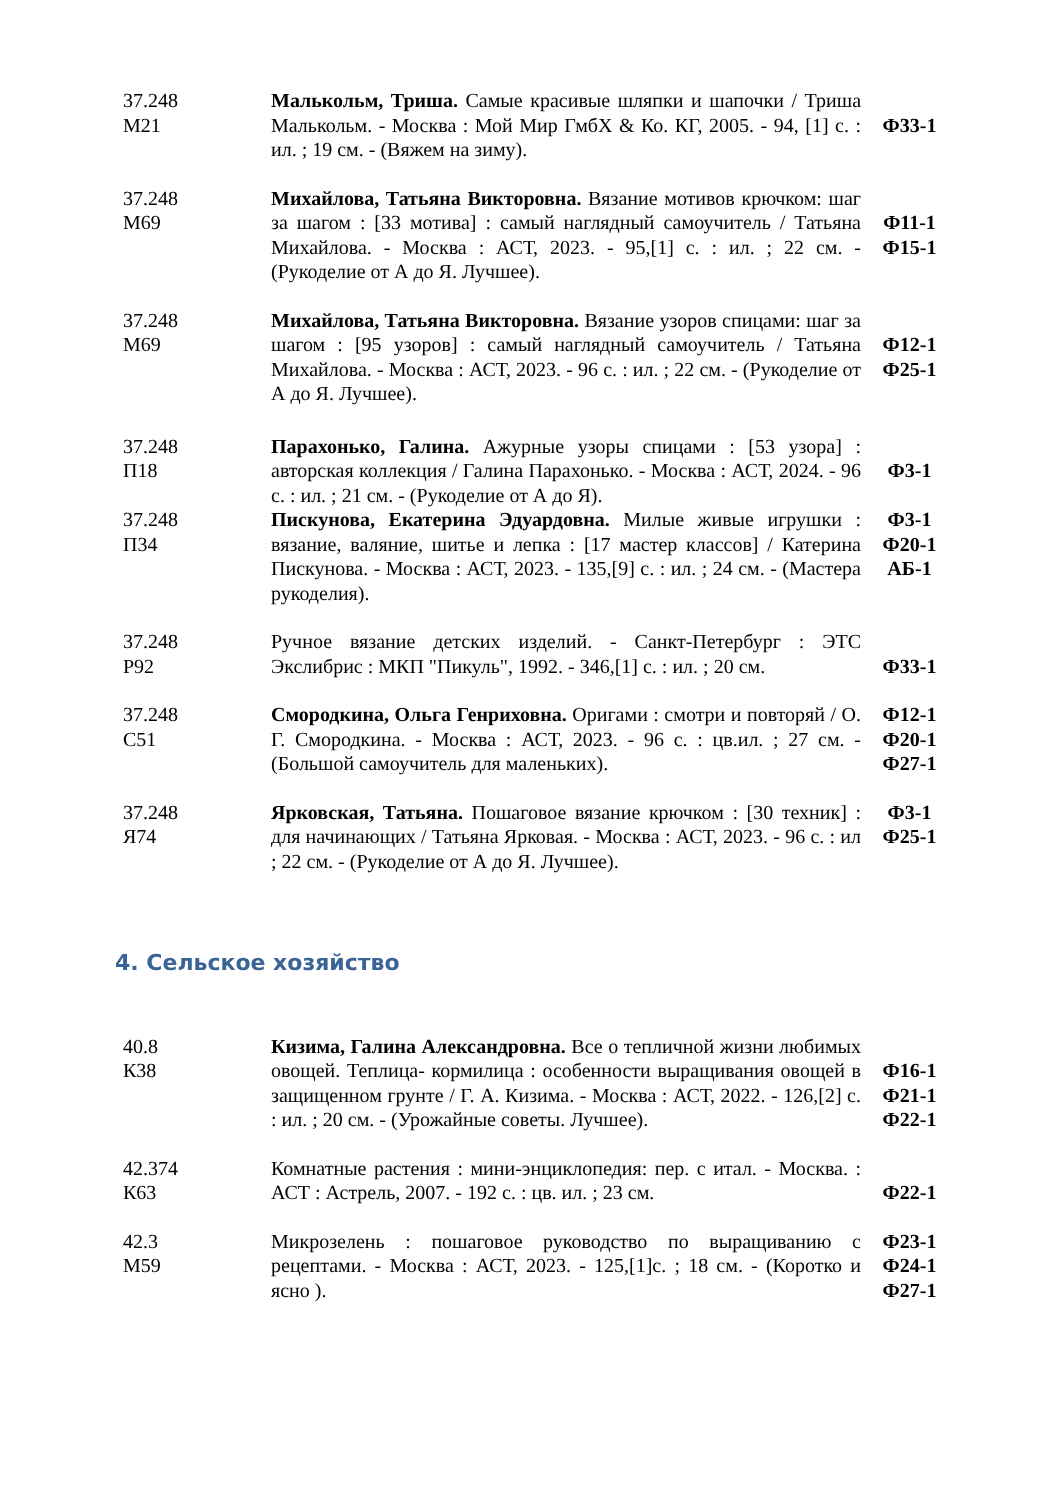| 37.248 М21 | Малькольм, Триша. Самые красивые шляпки и шапочки / Триша Малькольм. - Москва : Мой Мир ГмбХ & Ко. КГ, 2005. - 94, [1] с. : ил. ; 19 см. - (Вяжем на зиму). | Ф33-1 |
| 37.248 М69 | Михайлова, Татьяна Викторовна. Вязание мотивов крючком: шаг за шагом : [33 мотива] : самый наглядный самоучитель / Татьяна Михайлова. - Москва : АСТ, 2023. - 95,[1] с. : ил. ; 22 см. - (Рукоделие от А до Я. Лучшее). | Ф11-1 Ф15-1 |
| 37.248 М69 | Михайлова, Татьяна Викторовна. Вязание узоров спицами: шаг за шагом : [95 узоров] : самый наглядный самоучитель / Татьяна Михайлова. - Москва : АСТ, 2023. - 96 с. : ил. ; 22 см. - (Рукоделие от А до Я. Лучшее). | Ф12-1 Ф25-1 |
| 37.248 П18 | Парахонько, Галина. Ажурные узоры спицами : [53 узора] : авторская коллекция / Галина Парахонько. - Москва : АСТ, 2024. - 96 с. : ил. ; 21 см. - (Рукоделие от А до Я). | Ф3-1 |
| 37.248 П34 | Пискунова, Екатерина Эдуардовна. Милые живые игрушки : вязание, валяние, шитье и лепка : [17 мастер классов] / Катерина Пискунова. - Москва : АСТ, 2023. - 135,[9] с. : ил. ; 24 см. - (Мастера рукоделия). | Ф3-1 Ф20-1 АБ-1 |
| 37.248 Р92 | Ручное вязание детских изделий. - Санкт-Петербург : ЭТС Экслибрис : МКП "Пикуль", 1992. - 346,[1] с. : ил. ; 20 см. | Ф33-1 |
| 37.248 С51 | Смородкина, Ольга Генриховна. Оригами : смотри и повторяй / О. Г. Смородкина. - Москва : АСТ, 2023. - 96 с. : цв.ил. ; 27 см. - (Большой самоучитель для маленьких). | Ф12-1 Ф20-1 Ф27-1 |
| 37.248 Я74 | Ярковская, Татьяна. Пошаговое вязание крючком : [30 техник] : для начинающих / Татьяна Ярковая. - Москва : АСТ, 2023. - 96 с. : ил ; 22 см. - (Рукоделие от А до Я. Лучшее). | Ф3-1 Ф25-1 |
4. Сельское хозяйство
| 40.8 К38 | Кизима, Галина Александровна. Все о тепличной жизни любимых овощей. Теплица- кормилица : особенности выращивания овощей в защищенном грунте / Г. А. Кизима. - Москва : АСТ, 2022. - 126,[2] с. : ил. ; 20 см. - (Урожайные советы. Лучшее). | Ф16-1 Ф21-1 Ф22-1 |
| 42.374 К63 | Комнатные растения : мини-энциклопедия: пер. с итал. - Москва. : АСТ : Астрель, 2007. - 192 с. : цв. ил. ; 23 см. | Ф22-1 |
| 42.3 М59 | Микрозелень : пошаговое руководство по выращиванию с рецептами. - Москва : АСТ, 2023. - 125,[1]с. ; 18 см. - (Коротко и ясно ). | Ф23-1 Ф24-1 Ф27-1 |